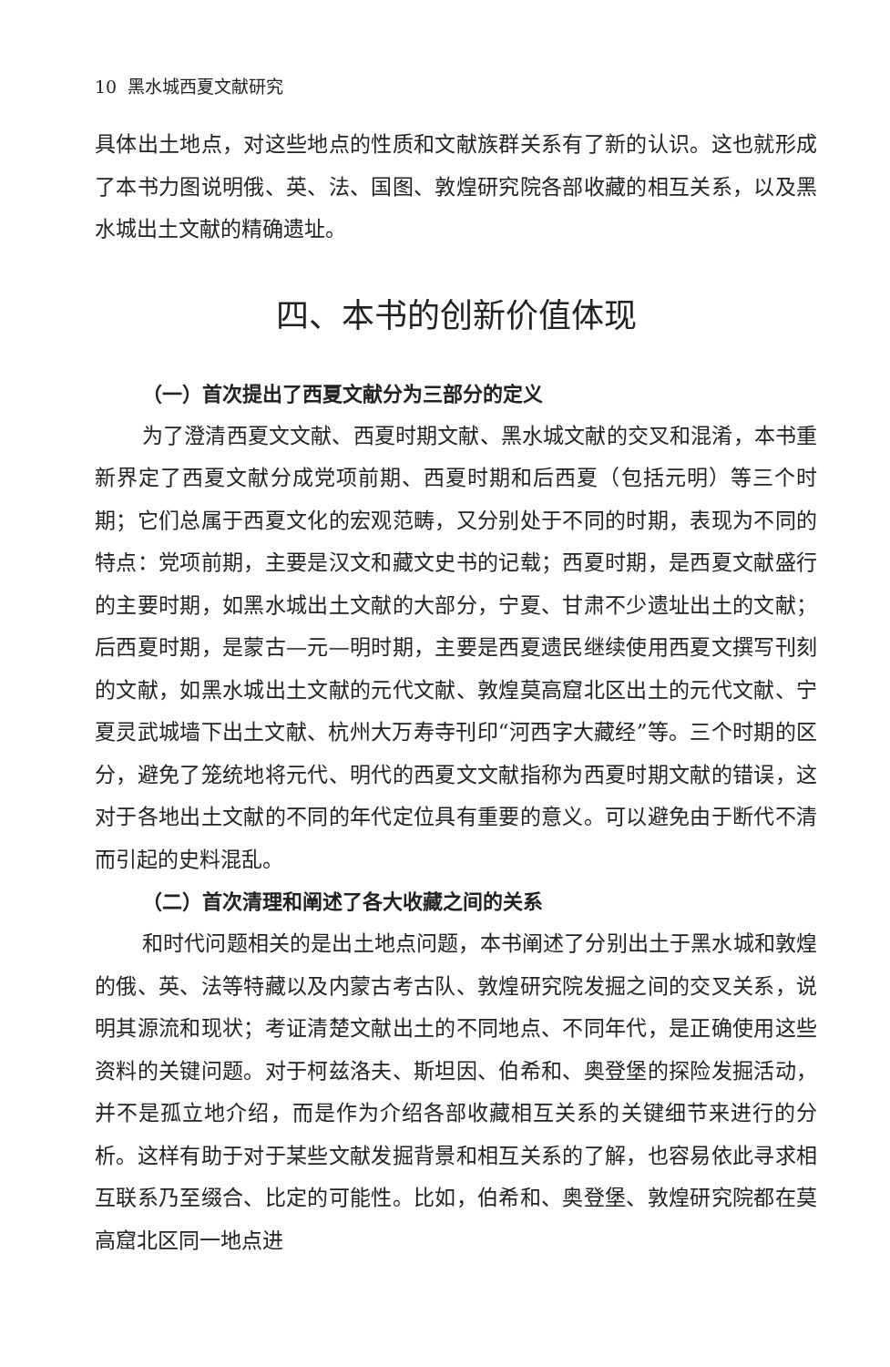10 黑水城西夏文献研究
具体出土地点，对这些地点的性质和文献族群关系有了新的认识。这也就形成了本书力图说明俄、英、法、国图、敦煌研究院各部收藏的相互关系，以及黑水城出土文献的精确遗址。
四、本书的创新价值体现
（一）首次提出了西夏文献分为三部分的定义
为了澄清西夏文文献、西夏时期文献、黑水城文献的交叉和混淆，本书重新界定了西夏文献分成党项前期、西夏时期和后西夏（包括元明）等三个时期；它们总属于西夏文化的宏观范畴，又分别处于不同的时期，表现为不同的特点：党项前期，主要是汉文和藏文史书的记载；西夏时期，是西夏文献盛行的主要时期，如黑水城出土文献的大部分，宁夏、甘肃不少遗址出土的文献；后西夏时期，是蒙古—元—明时期，主要是西夏遗民继续使用西夏文撰写刊刻的文献，如黑水城出土文献的元代文献、敦煌莫高窟北区出土的元代文献、宁夏灵武城墙下出土文献、杭州大万寿寺刊印“河西字大藏经”等。三个时期的区分，避免了笼统地将元代、明代的西夏文文献指称为西夏时期文献的错误，这对于各地出土文献的不同的年代定位具有重要的意义。可以避免由于断代不清而引起的史料混乱。
（二）首次清理和阐述了各大收藏之间的关系
和时代问题相关的是出土地点问题，本书阐述了分别出土于黑水城和敦煌的俄、英、法等特藏以及内蒙古考古队、敦煌研究院发掘之间的交叉关系，说明其源流和现状；考证清楚文献出土的不同地点、不同年代，是正确使用这些资料的关键问题。对于柯兹洛夫、斯坦因、伯希和、奥登堡的探险发掘活动，并不是孤立地介绍，而是作为介绍各部收藏相互关系的关键细节来进行的分析。这样有助于对于某些文献发掘背景和相互关系的了解，也容易依此寻求相互联系乃至缀合、比定的可能性。比如，伯希和、奥登堡、敦煌研究院都在莫高窟北区同一地点进